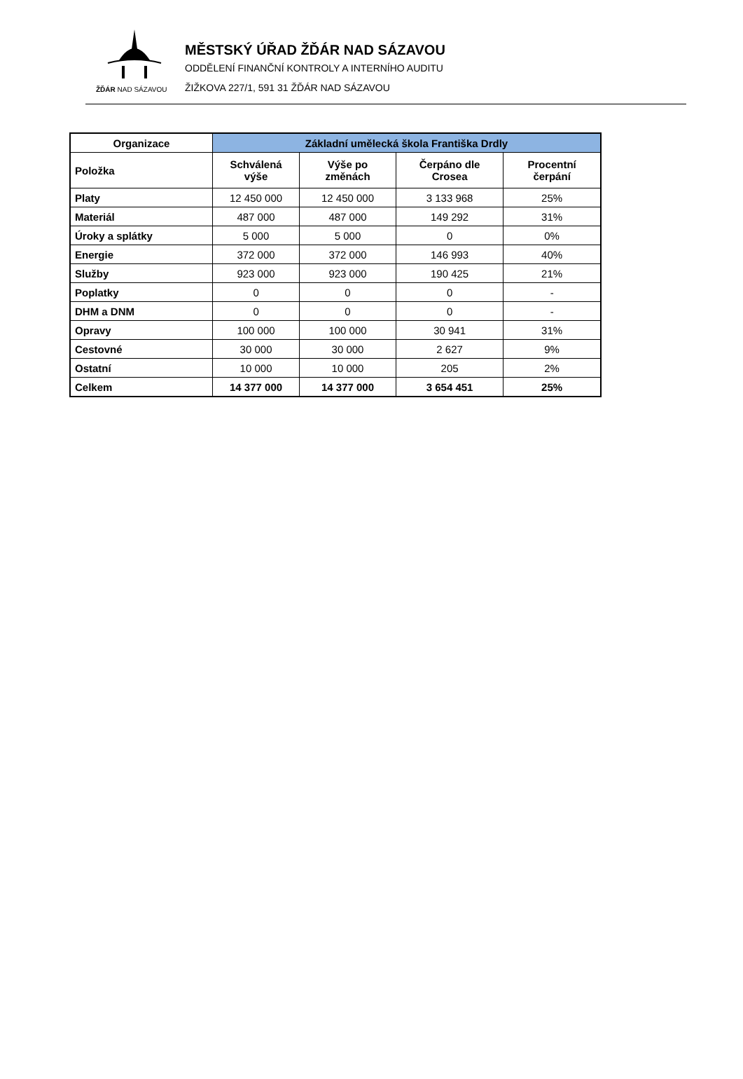ŽĎÁR NAD SÁZAVOU
MĚSTSKÝ ÚŘAD ŽĎÁR NAD SÁZAVOU
ODDĚLENÍ FINANČNÍ KONTROLY A INTERNÍHO AUDITU
ŽIŽKOVA 227/1, 591 31 ŽĎÁR NAD SÁZAVOU
| Organizace | Základní umělecká škola Františka Drdly | | | |
| --- | --- | --- | --- | --- |
| Položka | Schválená výše | Výše po změnách | Čerpáno dle Crosea | Procentní čerpání |
| Platy | 12 450 000 | 12 450 000 | 3 133 968 | 25% |
| Materiál | 487 000 | 487 000 | 149 292 | 31% |
| Úroky a splátky | 5 000 | 5 000 | 0 | 0% |
| Energie | 372 000 | 372 000 | 146 993 | 40% |
| Služby | 923 000 | 923 000 | 190 425 | 21% |
| Poplatky | 0 | 0 | 0 | - |
| DHM a DNM | 0 | 0 | 0 | - |
| Opravy | 100 000 | 100 000 | 30 941 | 31% |
| Cestovné | 30 000 | 30 000 | 2 627 | 9% |
| Ostatní | 10 000 | 10 000 | 205 | 2% |
| Celkem | 14 377 000 | 14 377 000 | 3 654 451 | 25% |